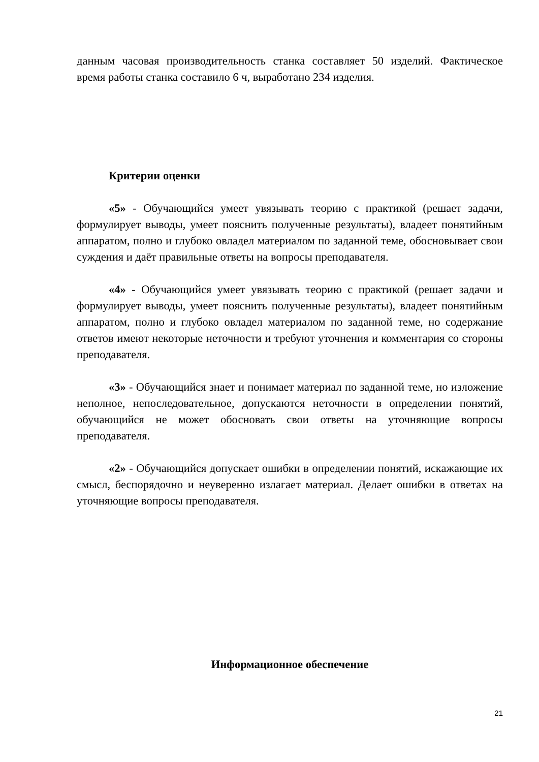данным часовая производительность станка составляет 50 изделий. Фактическое время работы станка составило 6 ч, выработано 234 изделия.
Критерии оценки
«5» - Обучающийся умеет увязывать теорию с практикой (решает задачи, формулирует выводы, умеет пояснить полученные результаты), владеет понятийным аппаратом, полно и глубоко овладел материалом по заданной теме, обосновывает свои суждения и даёт правильные ответы на вопросы преподавателя.
«4» - Обучающийся умеет увязывать теорию с практикой (решает задачи и формулирует выводы, умеет пояснить полученные результаты), владеет понятийным аппаратом, полно и глубоко овладел материалом по заданной теме, но содержание ответов имеют некоторые неточности и требуют уточнения и комментария со стороны преподавателя.
«3» - Обучающийся знает и понимает материал по заданной теме, но изложение неполное, непоследовательное, допускаются неточности в определении понятий, обучающийся не может обосновать свои ответы на уточняющие вопросы преподавателя.
«2» - Обучающийся допускает ошибки в определении понятий, искажающие их смысл, беспорядочно и неуверенно излагает материал. Делает ошибки в ответах на уточняющие вопросы преподавателя.
Информационное обеспечение
21